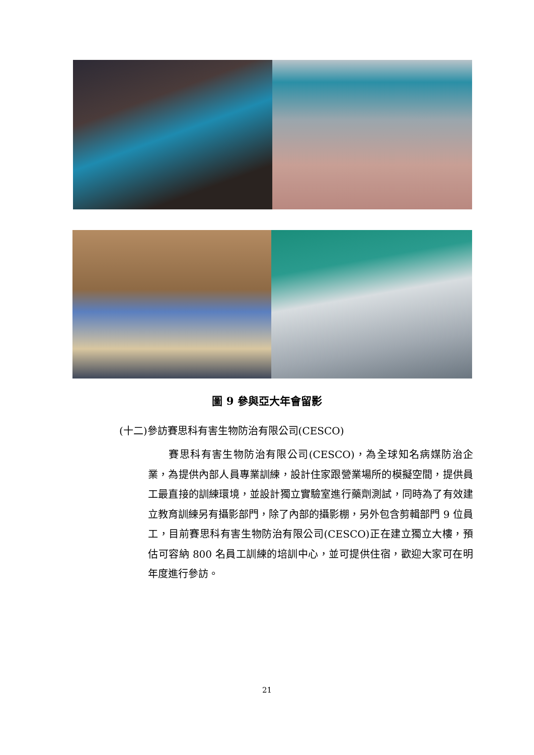圖 9 參與亞大年會留影
(十二)參訪賽思科有害生物防治有限公司(CESCO)
  賽思科有害生物防治有限公司(CESCO)，為全球知名病媒防治企業，為提供內部人員專業訓練，設計住家跟營業場所的模擬空間，提供員工最直接的訓練環境，並設計獨立實驗室進行藥劑測試，同時為了有效建立教育訓練另有攝影部門，除了內部的攝影棚，另外包含剪輯部門 9 位員工，目前賽思科有害生物防治有限公司(CESCO)正在建立獨立大樓，預估可容納 800 名員工訓練的培訓中心，並可提供住宿，歡迎大家可在明年度進行參訪。
21